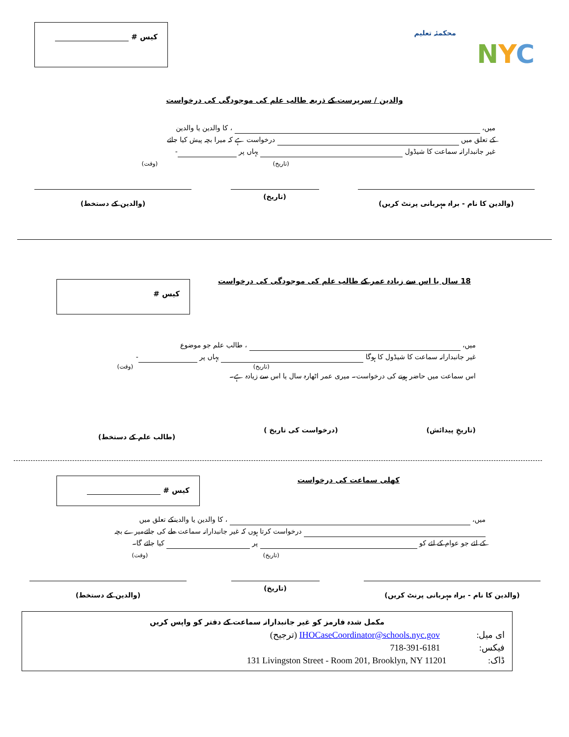محکمئہ تعلیم
NYC
کیس #
والدین / سرپرست کے ذریعہ طالب علم کی موجودگی کی درخواست
میں، ، کا والدین یا والدین
کے تعلق میں درخواست ہے کہ میرا بچہ پیش کیا جائے
غیر جانبدارانہ سماعت کا شیڈول یہاں پر -
(تاریخ) (وقت)
(والدین کا نام - براہ مہربانی پرنٹ کریں) (تاریخ) (والدین کے دستخط)
18 سال یا اس سے زیادہ عمر کے طالب علم کی موجودگی کی درخواست
کیس #
میں، ، طالب علم جو موضوع
غیر جانبدارانہ سماعت کا شیڈول کا ہوگا یہاں پر -
(تاریخ) (وقت)
اس سماعت میں حاضر ہونے کی درخواست۔ میری عمر اٹھارہ سال یا اس سے زیادہ ہے۔
(تاریخِ پیدائش) (درخواست کی تاریخ ) (طالب علم کے دستخط)
کھلی سماعت کی درخواست
کیس #
میں، ، کا والدین یا والدینکے تعلق میں
درخواست کرتا ہوں کہ غیر جانبدارانہ سماعت طے کی جائےمیرے بچہ
کے لئے جو عوام کے لئے کو پر کیا جائے گا۔
(تاریخ) (وقت)
(والدین کا نام - براہ مہربانی پرنٹ کریں) (تاریخ) (والدین کے دستخط)
مکمل شدہ فارمز کو غیر جانبدارانہ سماعت کے دفتر کو واپس کریں
ای میل: IHOCaseCoordinator@schools.nyc.gov (ترجیح)
فیکس: 718-391-6181
ڈاک: 131 Livingston Street - Room 201, Brooklyn, NY 11201